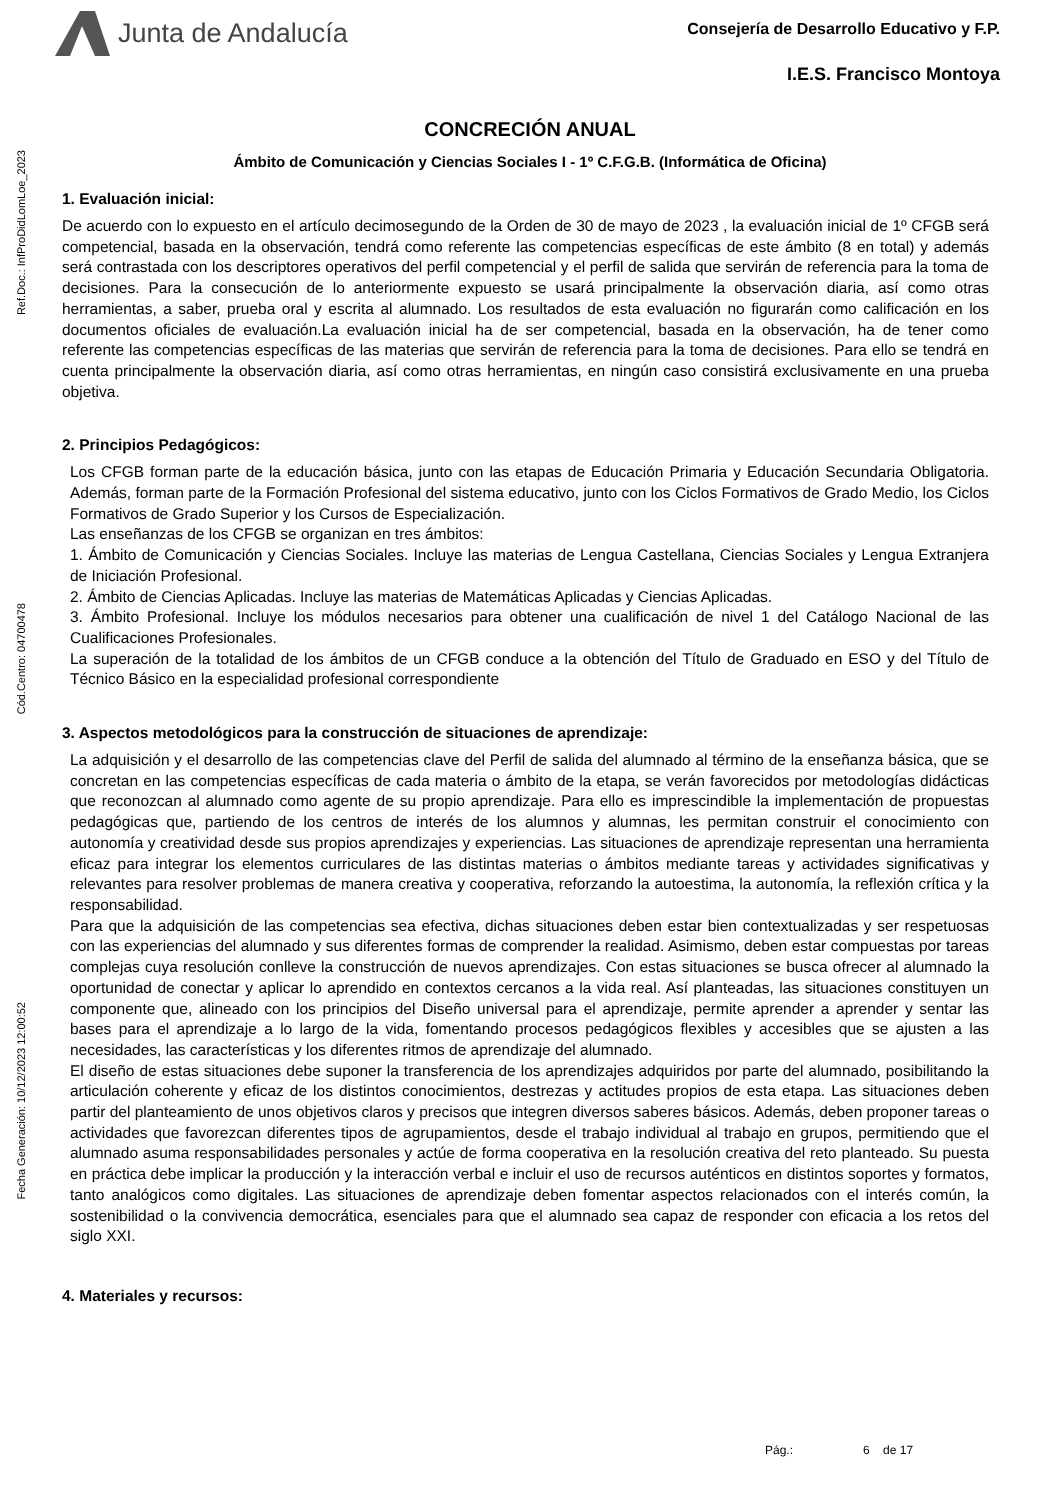Junta de Andalucía
Consejería de Desarrollo Educativo y F.P.
I.E.S. Francisco Montoya
Ref.Doc.: InfProDidLomLoe_2023
Cód.Centro: 04700478
Fecha Generación: 10/12/2023 12:00:52
CONCRECIÓN ANUAL
Ámbito de Comunicación y Ciencias Sociales I - 1º C.F.G.B. (Informática de Oficina)
1. Evaluación inicial:
De acuerdo con lo expuesto en el artículo decimosegundo de la Orden de 30 de mayo de 2023 , la evaluación inicial de 1º CFGB será competencial, basada en la observación, tendrá como referente las competencias específicas de este ámbito (8 en total) y además será contrastada con los descriptores operativos del perfil competencial y el perfil de salida que servirán de referencia para la toma de decisiones. Para la consecución de lo anteriormente expuesto se usará principalmente la observación diaria, así como otras herramientas, a saber, prueba oral y escrita al alumnado. Los resultados de esta evaluación no figurarán como calificación en los documentos oficiales de evaluación.La evaluación inicial ha de ser competencial, basada en la observación, ha de tener como referente las competencias específicas de las materias que servirán de referencia para la toma de decisiones. Para ello se tendrá en cuenta principalmente la observación diaria, así como otras herramientas, en ningún caso consistirá exclusivamente en una prueba objetiva.
2. Principios Pedagógicos:
Los CFGB forman parte de la educación básica, junto con las etapas de Educación Primaria y Educación Secundaria Obligatoria. Además, forman parte de la Formación Profesional del sistema educativo, junto con los Ciclos Formativos de Grado Medio, los Ciclos Formativos de Grado Superior y los Cursos de Especialización.
Las enseñanzas de los CFGB se organizan en tres ámbitos:
1. Ámbito de Comunicación y Ciencias Sociales. Incluye las materias de Lengua Castellana, Ciencias Sociales y Lengua Extranjera de Iniciación Profesional.
2. Ámbito de Ciencias Aplicadas. Incluye las materias de Matemáticas Aplicadas y Ciencias Aplicadas.
3. Ámbito Profesional. Incluye los módulos necesarios para obtener una cualificación de nivel 1 del Catálogo Nacional de las Cualificaciones Profesionales.
La superación de la totalidad de los ámbitos de un CFGB conduce a la obtención del Título de Graduado en ESO y del Título de Técnico Básico en la especialidad profesional correspondiente
3. Aspectos metodológicos para la construcción de situaciones de aprendizaje:
La adquisición y el desarrollo de las competencias clave del Perfil de salida del alumnado al término de la enseñanza básica, que se concretan en las competencias específicas de cada materia o ámbito de la etapa, se verán favorecidos por metodologías didácticas que reconozcan al alumnado como agente de su propio aprendizaje. Para ello es imprescindible la implementación de propuestas pedagógicas que, partiendo de los centros de interés de los alumnos y alumnas, les permitan construir el conocimiento con autonomía y creatividad desde sus propios aprendizajes y experiencias. Las situaciones de aprendizaje representan una herramienta eficaz para integrar los elementos curriculares de las distintas materias o ámbitos mediante tareas y actividades significativas y relevantes para resolver problemas de manera creativa y cooperativa, reforzando la autoestima, la autonomía, la reflexión crítica y la responsabilidad.
Para que la adquisición de las competencias sea efectiva, dichas situaciones deben estar bien contextualizadas y ser respetuosas con las experiencias del alumnado y sus diferentes formas de comprender la realidad. Asimismo, deben estar compuestas por tareas complejas cuya resolución conlleve la construcción de nuevos aprendizajes. Con estas situaciones se busca ofrecer al alumnado la oportunidad de conectar y aplicar lo aprendido en contextos cercanos a la vida real. Así planteadas, las situaciones constituyen un componente que, alineado con los principios del Diseño universal para el aprendizaje, permite aprender a aprender y sentar las bases para el aprendizaje a lo largo de la vida, fomentando procesos pedagógicos flexibles y accesibles que se ajusten a las necesidades, las características y los diferentes ritmos de aprendizaje del alumnado.
El diseño de estas situaciones debe suponer la transferencia de los aprendizajes adquiridos por parte del alumnado, posibilitando la articulación coherente y eficaz de los distintos conocimientos, destrezas y actitudes propios de esta etapa. Las situaciones deben partir del planteamiento de unos objetivos claros y precisos que integren diversos saberes básicos. Además, deben proponer tareas o actividades que favorezcan diferentes tipos de agrupamientos, desde el trabajo individual al trabajo en grupos, permitiendo que el alumnado asuma responsabilidades personales y actúe de forma cooperativa en la resolución creativa del reto planteado. Su puesta en práctica debe implicar la producción y la interacción verbal e incluir el uso de recursos auténticos en distintos soportes y formatos, tanto analógicos como digitales. Las situaciones de aprendizaje deben fomentar aspectos relacionados con el interés común, la sostenibilidad o la convivencia democrática, esenciales para que el alumnado sea capaz de responder con eficacia a los retos del siglo XXI.
4. Materiales y recursos:
Pág.: 6 de 17